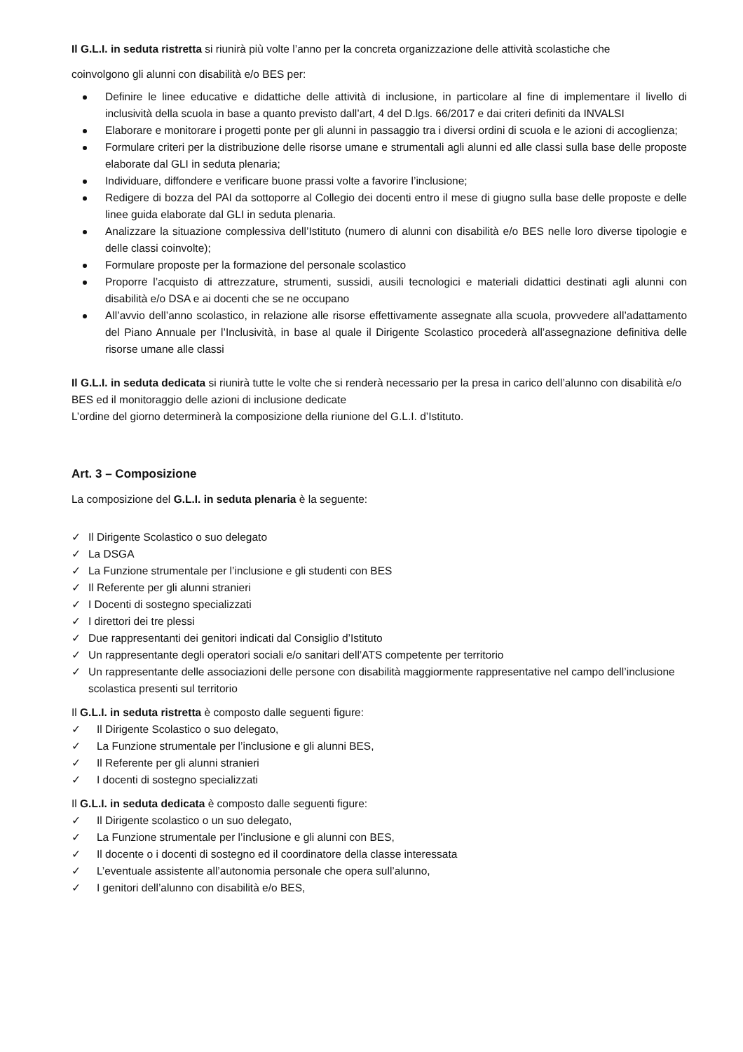Il G.L.I. in seduta ristretta si riunirà più volte l’anno per la concreta organizzazione delle attività scolastiche che
coinvolgono gli alunni con disabilità e/o BES per:
Definire le linee educative e didattiche delle attività di inclusione, in particolare al fine di implementare il livello di inclusività della scuola in base a quanto previsto dall’art, 4 del D.lgs. 66/2017 e dai criteri definiti da INVALSI
Elaborare e monitorare i progetti ponte per gli alunni in passaggio tra i diversi ordini di scuola e le azioni di accoglienza;
Formulare criteri per la distribuzione delle risorse umane e strumentali agli alunni ed alle classi sulla base delle proposte elaborate dal GLI in seduta plenaria;
Individuare, diffondere e verificare buone prassi volte a favorire l’inclusione;
Redigere di bozza del PAI da sottoporre al Collegio dei docenti entro il mese di giugno sulla base delle proposte e delle linee guida elaborate dal GLI in seduta plenaria.
Analizzare la situazione complessiva dell’Istituto (numero di alunni con disabilità e/o BES nelle loro diverse tipologie e delle classi coinvolte);
Formulare proposte per la formazione del personale scolastico
Proporre l’acquisto di attrezzature, strumenti, sussidi, ausili tecnologici e materiali didattici destinati agli alunni con disabilità e/o DSA e ai docenti che se ne occupano
All’avvio dell’anno scolastico, in relazione alle risorse effettivamente assegnate alla scuola, provvedere all’adattamento del Piano Annuale per l’Inclusività, in base al quale il Dirigente Scolastico procederà all’assegnazione definitiva delle risorse umane alle classi
Il G.L.I. in seduta dedicata si riunirà tutte le volte che si renderà necessario per la presa in carico dell’alunno con disabilità e/o BES ed il monitoraggio delle azioni di inclusione dedicate
L’ordine del giorno determinerà la composizione della riunione del G.L.I. d’Istituto.
Art. 3 – Composizione
La composizione del G.L.I. in seduta plenaria è la seguente:
✓ Il Dirigente Scolastico o suo delegato
✓ La DSGA
✓ La Funzione strumentale per l’inclusione e gli studenti con BES
✓ Il Referente per gli alunni stranieri
✓ I Docenti di sostegno specializzati
✓ I direttori dei tre plessi
✓ Due rappresentanti dei genitori indicati dal Consiglio d’Istituto
✓ Un rappresentante degli operatori sociali e/o sanitari dell’ATS competente per territorio
✓ Un rappresentante delle associazioni delle persone con disabilità maggiormente rappresentative nel campo dell’inclusione scolastica presenti sul territorio
Il G.L.I. in seduta ristretta è composto dalle seguenti figure:
✓ Il Dirigente Scolastico o suo delegato,
✓ La Funzione strumentale per l’inclusione e gli alunni BES,
✓ Il Referente per gli alunni stranieri
✓ I docenti di sostegno specializzati
Il G.L.I. in seduta dedicata è composto dalle seguenti figure:
✓ Il Dirigente scolastico o un suo delegato,
✓ La Funzione strumentale per l’inclusione e gli alunni con BES,
✓ Il docente o i docenti di sostegno ed il coordinatore della classe interessata
✓ L’eventuale assistente all’autonomia personale che opera sull’alunno,
✓ I genitori dell’alunno con disabilità e/o BES,